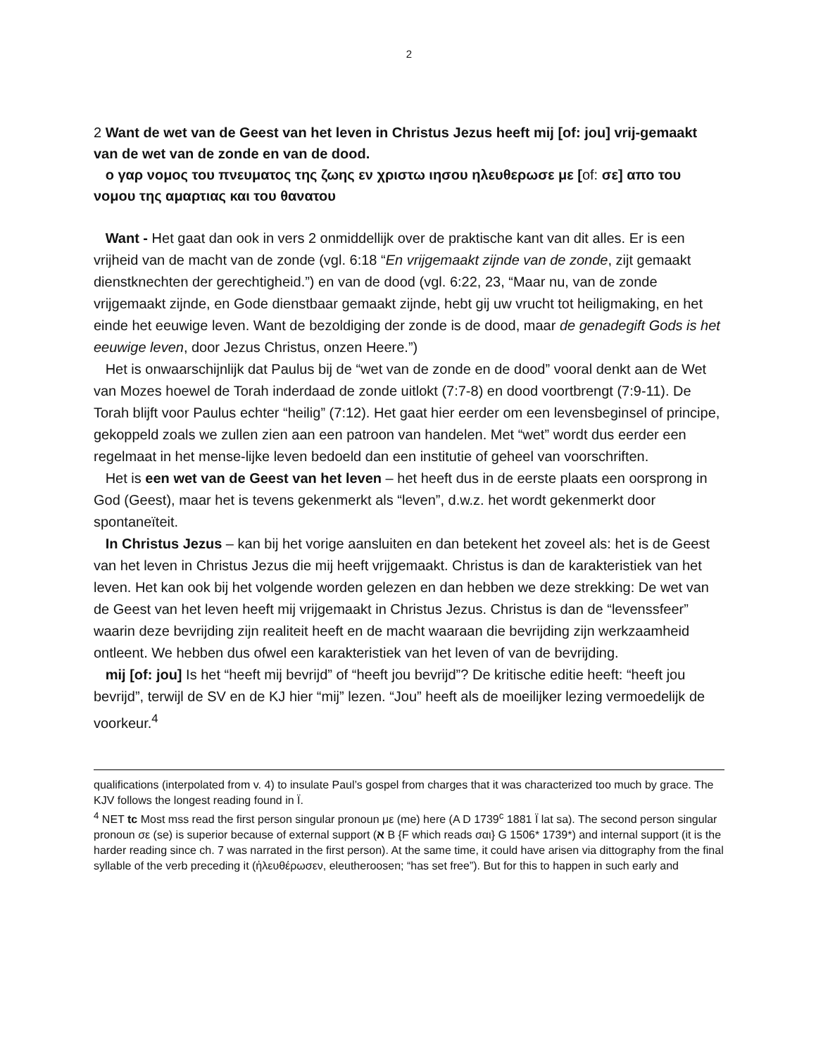2
2 Want de wet van de Geest van het leven in Christus Jezus heeft mij [of: jou] vrij-gemaakt van de wet van de zonde en van de dood.
ο γαρ νομος του πνευματος της ζωης εν χριστω ιησου ηλευθερωσε με [of: σε] απο του νομου της αμαρτιας και του θανατου
Want - Het gaat dan ook in vers 2 onmiddellijk over de praktische kant van dit alles. Er is een vrijheid van de macht van de zonde (vgl. 6:18 “En vrijgemaakt zijnde van de zonde, zijt gemaakt dienstknechten der gerechtigheid.”) en van de dood (vgl. 6:22, 23, “Maar nu, van de zonde vrijgemaakt zijnde, en Gode dienstbaar gemaakt zijnde, hebt gij uw vrucht tot heiligmaking, en het einde het eeuwige leven. Want de bezoldiging der zonde is de dood, maar de genadegift Gods is het eeuwige leven, door Jezus Christus, onzen Heere.”)
Het is onwaarschijnlijk dat Paulus bij de “wet van de zonde en de dood” vooral denkt aan de Wet van Mozes hoewel de Torah inderdaad de zonde uitlokt (7:7-8) en dood voortbrengt (7:9-11). De Torah blijft voor Paulus echter “heilig” (7:12). Het gaat hier eerder om een levensbeginsel of principe, gekoppeld zoals we zullen zien aan een patroon van handelen. Met “wet” wordt dus eerder een regelmaat in het mense-lijke leven bedoeld dan een institutie of geheel van voorschriften.
Het is een wet van de Geest van het leven – het heeft dus in de eerste plaats een oorsprong in God (Geest), maar het is tevens gekenmerkt als “leven”, d.w.z. het wordt gekenmerkt door spontaneïteit.
In Christus Jezus – kan bij het vorige aansluiten en dan betekent het zoveel als: het is de Geest van het leven in Christus Jezus die mij heeft vrijgemaakt. Christus is dan de karakteristiek van het leven. Het kan ook bij het volgende worden gelezen en dan hebben we deze strekking: De wet van de Geest van het leven heeft mij vrijgemaakt in Christus Jezus. Christus is dan de “levenssfeer” waarin deze bevrijding zijn realiteit heeft en de macht waaraan die bevrijding zijn werkzaamheid ontleent. We hebben dus ofwel een karakteristiek van het leven of van de bevrijding.
mij [of: jou] Is het “heeft mij bevrijd” of “heeft jou bevrijd”? De kritische editie heeft: “heeft jou bevrijd”, terwijl de SV en de KJ hier “mij” lezen. “Jou” heeft als de moeilijker lezing vermoedelijk de voorkeur.<sup>4</sup>
qualifications (interpolated from v. 4) to insulate Paul’s gospel from charges that it was characterized too much by grace. The KJV follows the longest reading found in Ï.
<sup>4</sup> NET tc Most mss read the first person singular pronoun με (me) here (A D 1739<sup>c</sup> 1881 Ï lat sa). The second person singular pronoun σε (se) is superior because of external support (א B {F which reads σαι} G 1506* 1739*) and internal support (it is the harder reading since ch. 7 was narrated in the first person). At the same time, it could have arisen via dittography from the final syllable of the verb preceding it (ἠλευθέρωσεν, eleutheroosen; “has set free”). But for this to happen in such early and